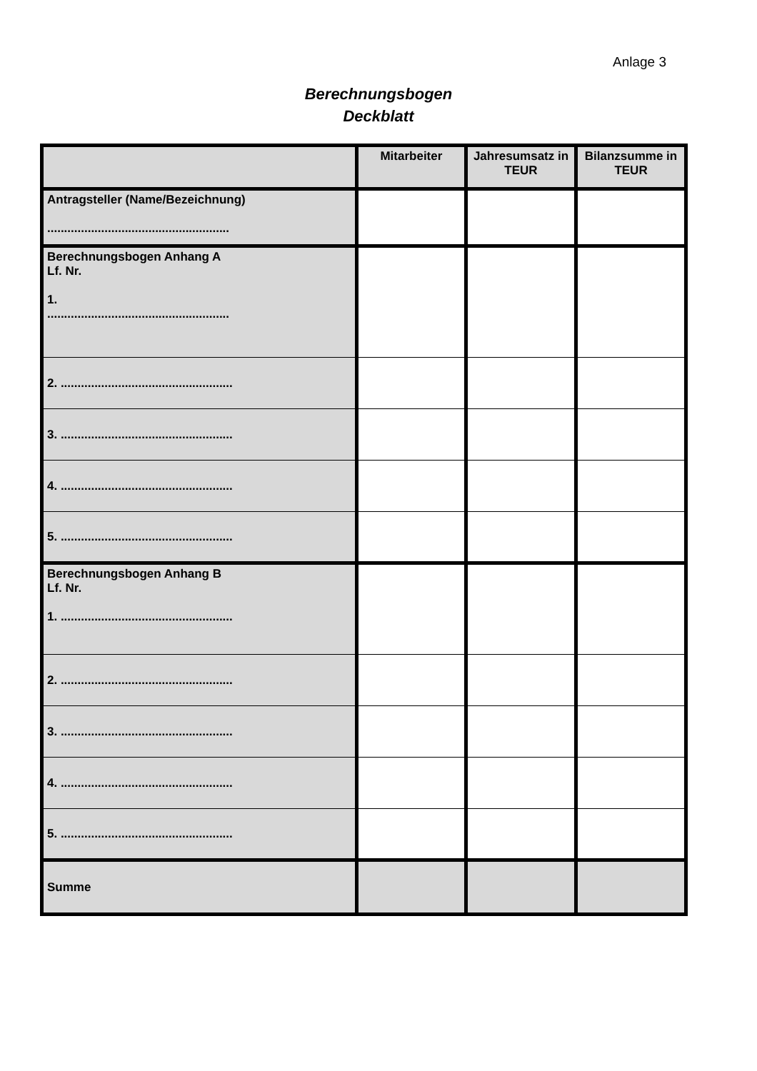Anlage 3
Berechnungsbogen
Deckblatt
| | Mitarbeiter | Jahresumsatz in TEUR | Bilanzsumme in TEUR |
| --- | --- | --- | --- |
| Antragsteller (Name/Bezeichnung) ...................................................... | | | |
| Berechnungsbogen Anhang A Lf. Nr. 1. ...................................................... | | | |
| 2. ................................................... | | | |
| 3. ................................................... | | | |
| 4. ................................................... | | | |
| 5. ................................................... | | | |
| Berechnungsbogen Anhang B Lf. Nr. 1. ................................................... | | | |
| 2. ................................................... | | | |
| 3. ................................................... | | | |
| 4. ................................................... | | | |
| 5. ................................................... | | | |
| Summe | | | |